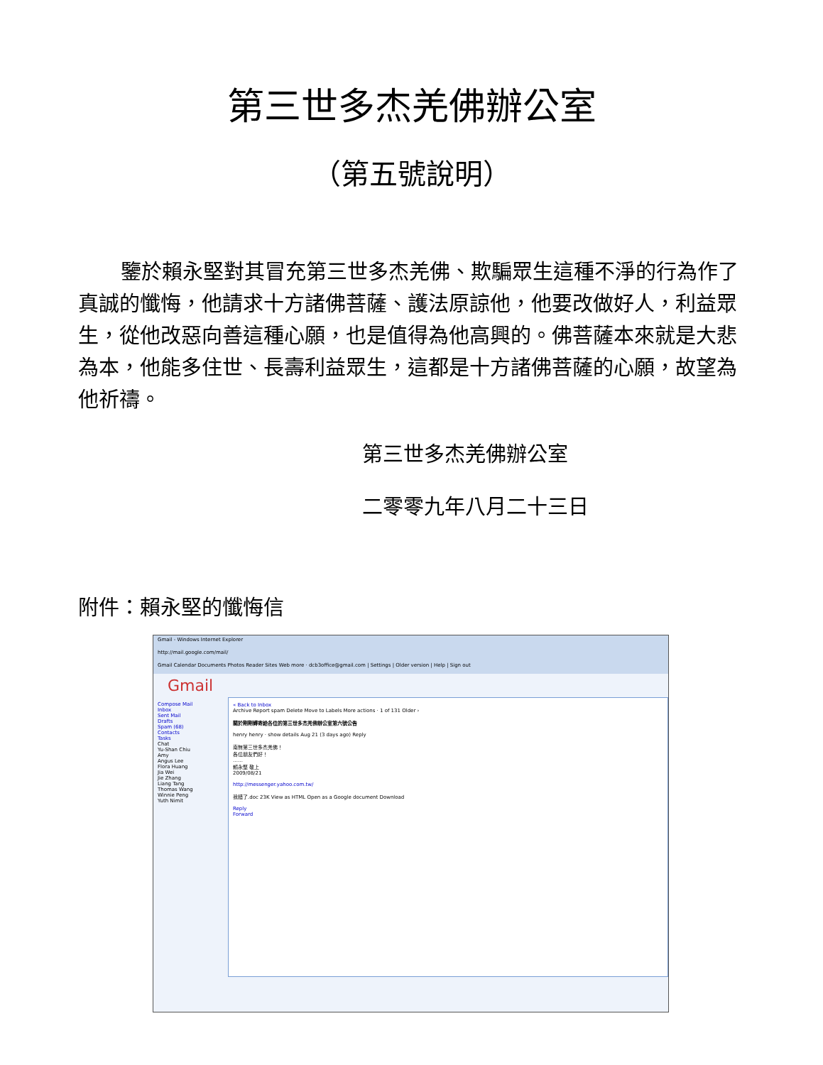第三世多杰羌佛辦公室
（第五號說明）
鑒於賴永堅對其冒充第三世多杰羌佛、欺騙眾生這種不淨的行為作了真誠的懺悔，他請求十方諸佛菩薩、護法原諒他，他要改做好人，利益眾生，從他改惡向善這種心願，也是值得為他高興的。佛菩薩本來就是大悲為本，他能多住世、長壽利益眾生，這都是十方諸佛菩薩的心願，故望為他祈禱。
第三世多杰羌佛辦公室
二零零九年八月二十三日
附件：賴永堅的懺悔信
Gmail - Windows Internet Explorer
http://mail.google.com/mail/
Gmail Calendar Documents Photos Reader Sites Web more · dcb3office@gmail.com | Settings | Older version | Help | Sign out
Gmail
Compose Mail
Inbox
Sent Mail
Drafts
Spam (68)
Contacts
Tasks
Chat
Yu-Shan Chiu
Amy
Angus Lee
Flora Huang
Jia Wei
Jie Zhang
Liang Tang
Thomas Wang
Winnie Peng
Yuth Nimit
« Back to Inbox
Archive Report spam Delete Move to Labels More actions · 1 of 131 Older ›
關於剛剛轉寄給各位的第三世多杰羌佛辦公室第六號公告
henry henry · show details Aug 21 (3 days ago) Reply
南無第三世多杰羌佛！
各位朋友們好！
……
賴永堅 敬上
2009/08/21
http://messenger.yahoo.com.tw/
我錯了.doc 23K View as HTML Open as a Google document Download
Reply
Forward